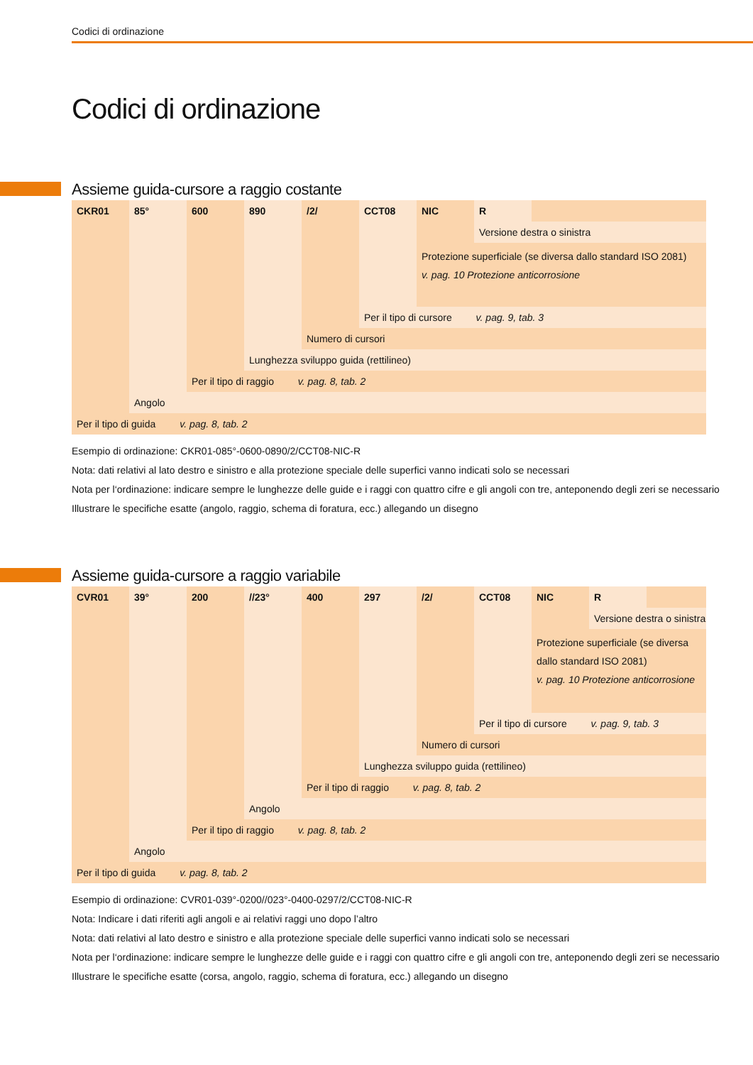Codici di ordinazione
Codici di ordinazione
Assieme guida-cursore a raggio costante
| CKR01 | 85° | 600 | 890 | /2/ | CCT08 | NIC | R | |
| | | | | | | | Versione destra o sinistra | |
| | | | | | | Protezione superficiale (se diversa dallo standard ISO 2081) v. pag. 10 Protezione anticorrosione | | |
| | | | | | Per il tipo di cursore v. pag. 9, tab. 3 | | | |
| | | | | Numero di cursori | | | | |
| | | | Lunghezza sviluppo guida (rettilineo) | | | | | |
| | | Per il tipo di raggio v. pag. 8, tab. 2 | | | | | | |
| | Angolo | | | | | | | |
| Per il tipo di guida v. pag. 8, tab. 2 | | | | | | | | |
Esempio di ordinazione: CKR01-085°-0600-0890/2/CCT08-NIC-R
Nota: dati relativi al lato destro e sinistro e alla protezione speciale delle superfici vanno indicati solo se necessari
Nota per l‘ordinazione: indicare sempre le lunghezze delle guide e i raggi con quattro cifre e gli angoli con tre, anteponendo degli zeri se necessario
Illustrare le specifiche esatte (angolo, raggio, schema di foratura, ecc.) allegando un disegno
Assieme guida-cursore a raggio variabile
| CVR01 | 39° | 200 | //23° | 400 | 297 | /2/ | CCT08 | NIC | R | |
| | | | | | | | | | Versione destra o sinistra | |
| | | | | | | | | Protezione superficiale (se diversa dallo standard ISO 2081) v. pag. 10 Protezione anticorrosione | | |
| | | | | | | | Per il tipo di cursore v. pag. 9, tab. 3 | | | |
| | | | | | | Numero di cursori | | | | |
| | | | | | Lunghezza sviluppo guida (rettilineo) | | | | | |
| | | | | Per il tipo di raggio v. pag. 8, tab. 2 | | | | | | |
| | | | Angolo | | | | | | | |
| | | Per il tipo di raggio v. pag. 8, tab. 2 | | | | | | | | |
| | Angolo | | | | | | | | | |
| Per il tipo di guida v. pag. 8, tab. 2 | | | | | | | | | | |
Esempio di ordinazione: CVR01-039°-0200//023°-0400-0297/2/CCT08-NIC-R
Nota: Indicare i dati riferiti agli angoli e ai relativi raggi uno dopo l’altro
Nota: dati relativi al lato destro e sinistro e alla protezione speciale delle superfici vanno indicati solo se necessari
Nota per l‘ordinazione: indicare sempre le lunghezze delle guide e i raggi con quattro cifre e gli angoli con tre, anteponendo degli zeri se necessario
Illustrare le specifiche esatte (corsa, angolo, raggio, schema di foratura, ecc.) allegando un disegno